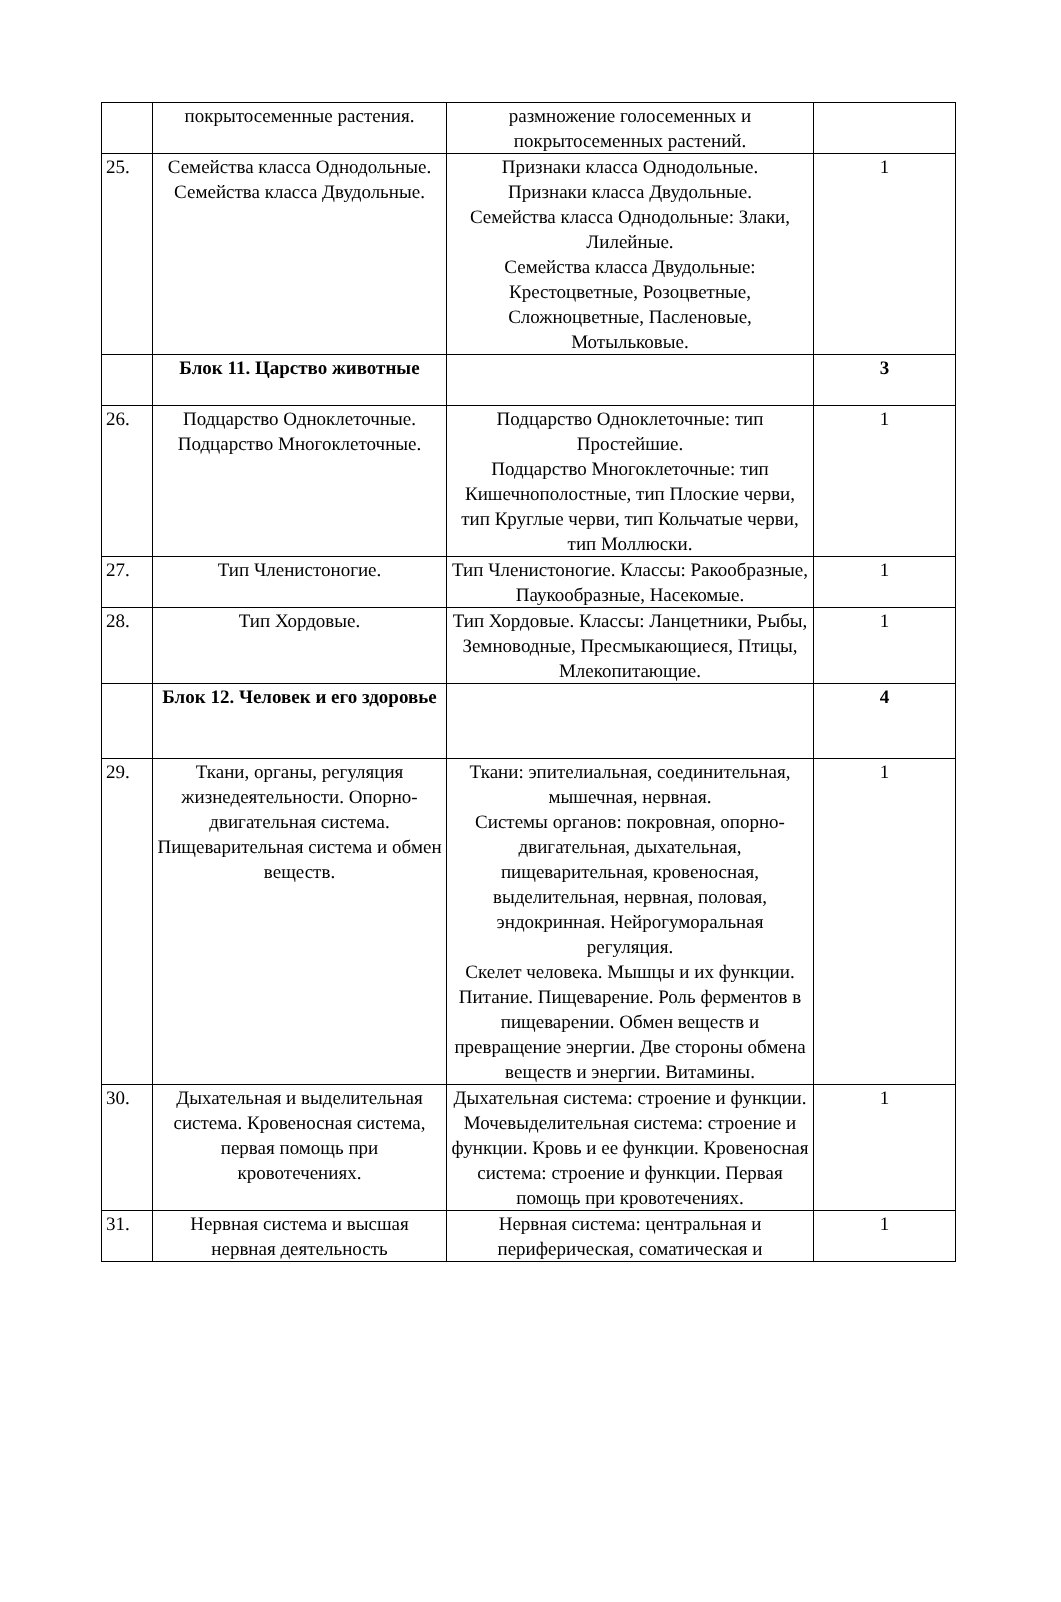| | покрытосеменные растения. | размножение голосеменных и покрытосеменных растений. | |
| 25. | Семейства класса Однодольные. Семейства класса Двудольные. | Признаки класса Однодольные. Признаки класса Двудольные. Семейства класса Однодольные: Злаки, Лилейные. Семейства класса Двудольные: Крестоцветные, Розоцветные, Сложноцветные, Пасленовые, Мотыльковые. | 1 |
| | Блок 11. Царство животные | | 3 |
| 26. | Подцарство Одноклеточные. Подцарство Многоклеточные. | Подцарство Одноклеточные: тип Простейшие. Подцарство Многоклеточные: тип Кишечнополостные, тип Плоские черви, тип Круглые черви, тип Кольчатые черви, тип Моллюски. | 1 |
| 27. | Тип Членистоногие. | Тип Членистоногие. Классы: Ракообразные, Паукообразные, Насекомые. | 1 |
| 28. | Тип Хордовые. | Тип Хордовые. Классы: Ланцетники, Рыбы, Земноводные, Пресмыкающиеся, Птицы, Млекопитающие. | 1 |
| | Блок 12. Человек и его здоровье | | 4 |
| 29. | Ткани, органы, регуляция жизнедеятельности. Опорно-двигательная система. Пищеварительная система и обмен веществ. | Ткани: эпителиальная, соединительная, мышечная, нервная. Системы органов: покровная, опорно-двигательная, дыхательная, пищеварительная, кровеносная, выделительная, нервная, половая, эндокринная. Нейрогуморальная регуляция. Скелет человека. Мышцы и их функции. Питание. Пищеварение. Роль ферментов в пищеварении. Обмен веществ и превращение энергии. Две стороны обмена веществ и энергии. Витамины. | 1 |
| 30. | Дыхательная и выделительная система. Кровеносная система, первая помощь при кровотечениях. | Дыхательная система: строение и функции. Мочевыделительная система: строение и функции. Кровь и ее функции. Кровеносная система: строение и функции. Первая помощь при кровотечениях. | 1 |
| 31. | Нервная система и высшая нервная деятельность | Нервная система: центральная и периферическая, соматическая и | 1 |